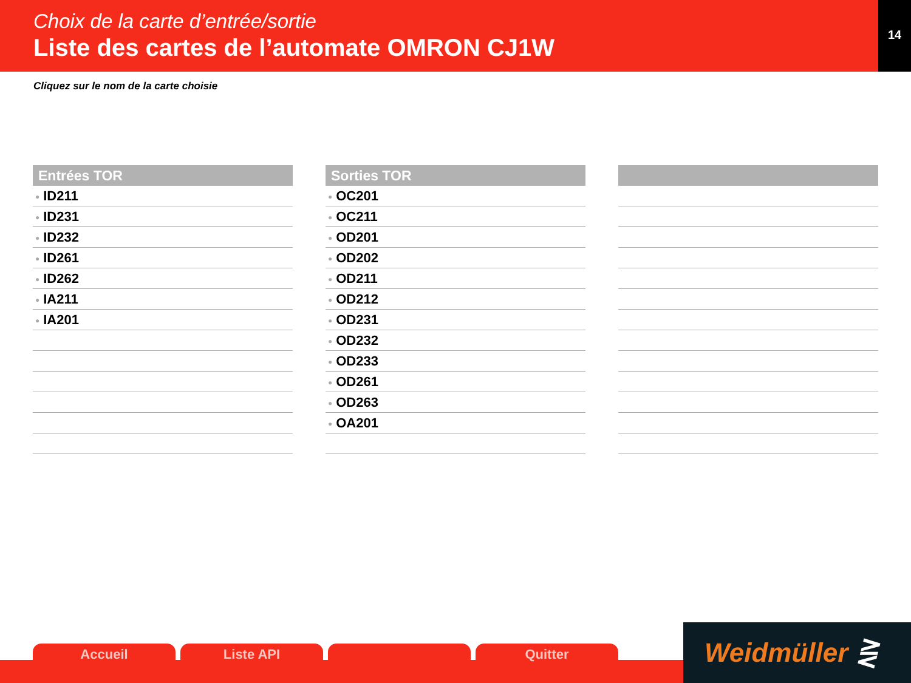Choix de la carte d’entrée/sortie
Liste des cartes de l’automate OMRON CJ1W
14
Cliquez sur le nom de la carte choisie
| Entrées TOR |
| --- |
| ● ID211 |
| ● ID231 |
| ● ID232 |
| ● ID261 |
| ● ID262 |
| ● IA211 |
| ● IA201 |
| Sorties TOR |
| --- |
| ● OC201 |
| ● OC211 |
| ● OD201 |
| ● OD202 |
| ● OD211 |
| ● OD212 |
| ● OD231 |
| ● OD232 |
| ● OD233 |
| ● OD261 |
| ● OD263 |
| ● OA201 |
Accueil Liste API Quitter
Weidmüller ⋛